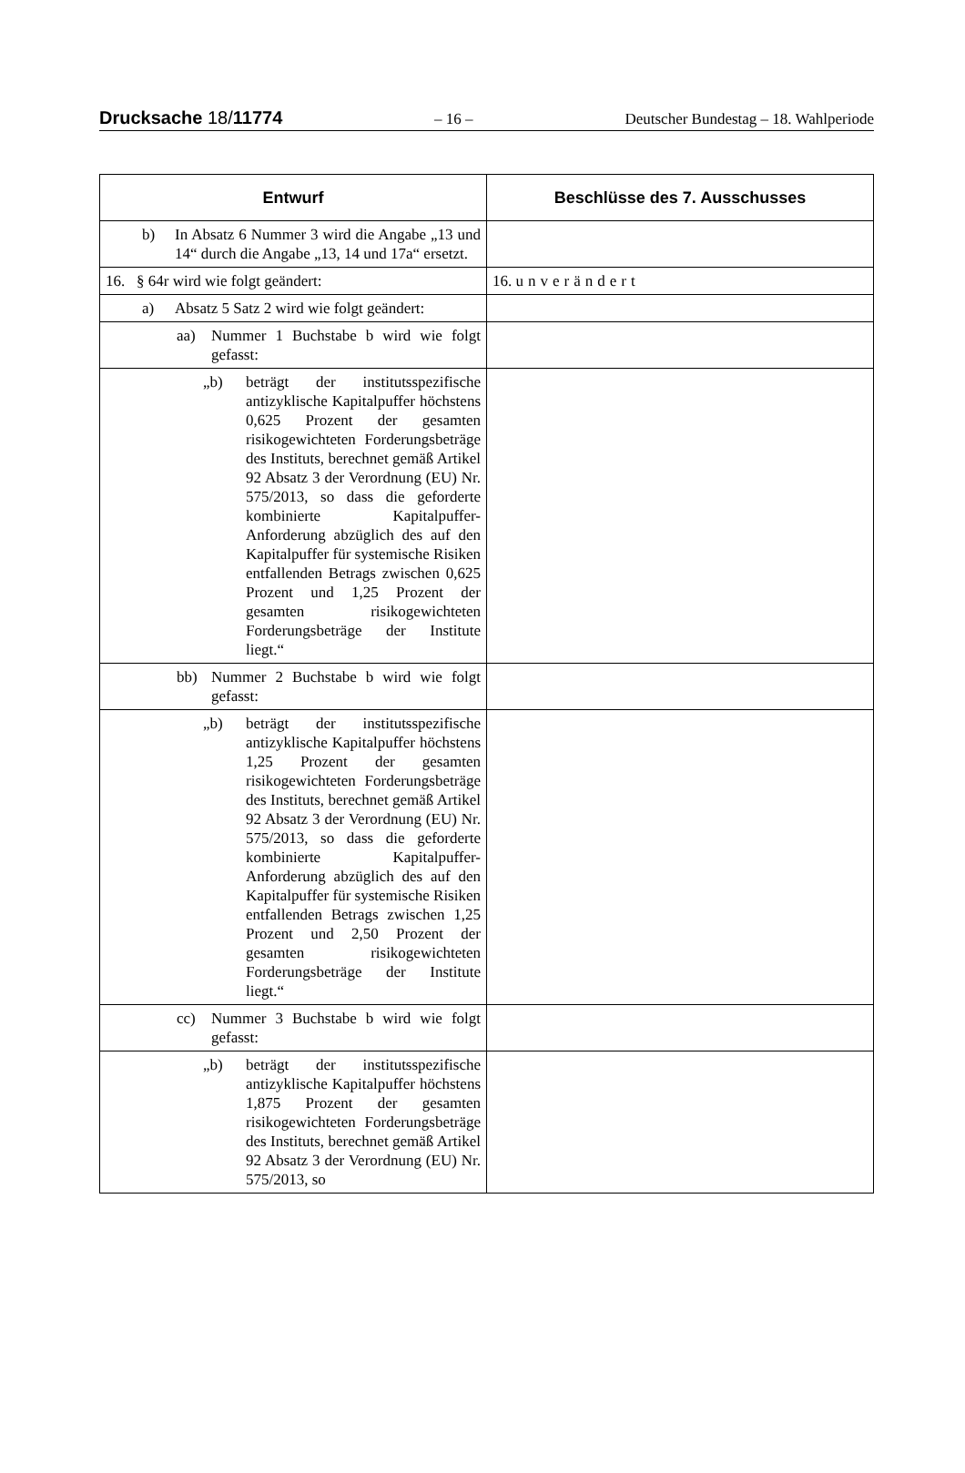Drucksache 18/11774 – 16 – Deutscher Bundestag – 18. Wahlperiode
| Entwurf | Beschlüsse des 7. Ausschusses |
| --- | --- |
| b) In Absatz 6 Nummer 3 wird die Angabe „13 und 14“ durch die Angabe „13, 14 und 17a“ ersetzt. | |
| 16. § 64r wird wie folgt geändert: | 16. unverändert |
| a) Absatz 5 Satz 2 wird wie folgt geändert: | |
| aa) Nummer 1 Buchstabe b wird wie folgt gefasst: | |
| „b) beträgt der institutsspezifische antizyklische Kapitalpuffer höchstens 0,625 Prozent der gesamten risikogewichteten Forderungsbeträge des Instituts, berechnet gemäß Artikel 92 Absatz 3 der Verordnung (EU) Nr. 575/2013, so dass die geforderte kombinierte Kapitalpuffer-Anforderung abzüglich des auf den Kapitalpuffer für systemische Risiken entfallenden Betrags zwischen 0,625 Prozent und 1,25 Prozent der gesamten risikogewichteten Forderungsbeträge der Institute liegt.“ | |
| bb) Nummer 2 Buchstabe b wird wie folgt gefasst: | |
| „b) beträgt der institutsspezifische antizyklische Kapitalpuffer höchstens 1,25 Prozent der gesamten risikogewichteten Forderungsbeträge des Instituts, berechnet gemäß Artikel 92 Absatz 3 der Verordnung (EU) Nr. 575/2013, so dass die geforderte kombinierte Kapitalpuffer-Anforderung abzüglich des auf den Kapitalpuffer für systemische Risiken entfallenden Betrags zwischen 1,25 Prozent und 2,50 Prozent der gesamten risikogewichteten Forderungsbeträge der Institute liegt.“ | |
| cc) Nummer 3 Buchstabe b wird wie folgt gefasst: | |
| „b) beträgt der institutsspezifische antizyklische Kapitalpuffer höchstens 1,875 Prozent der gesamten risikogewichteten Forderungsbeträge des Instituts, berechnet gemäß Artikel 92 Absatz 3 der Verordnung (EU) Nr. 575/2013, so | |